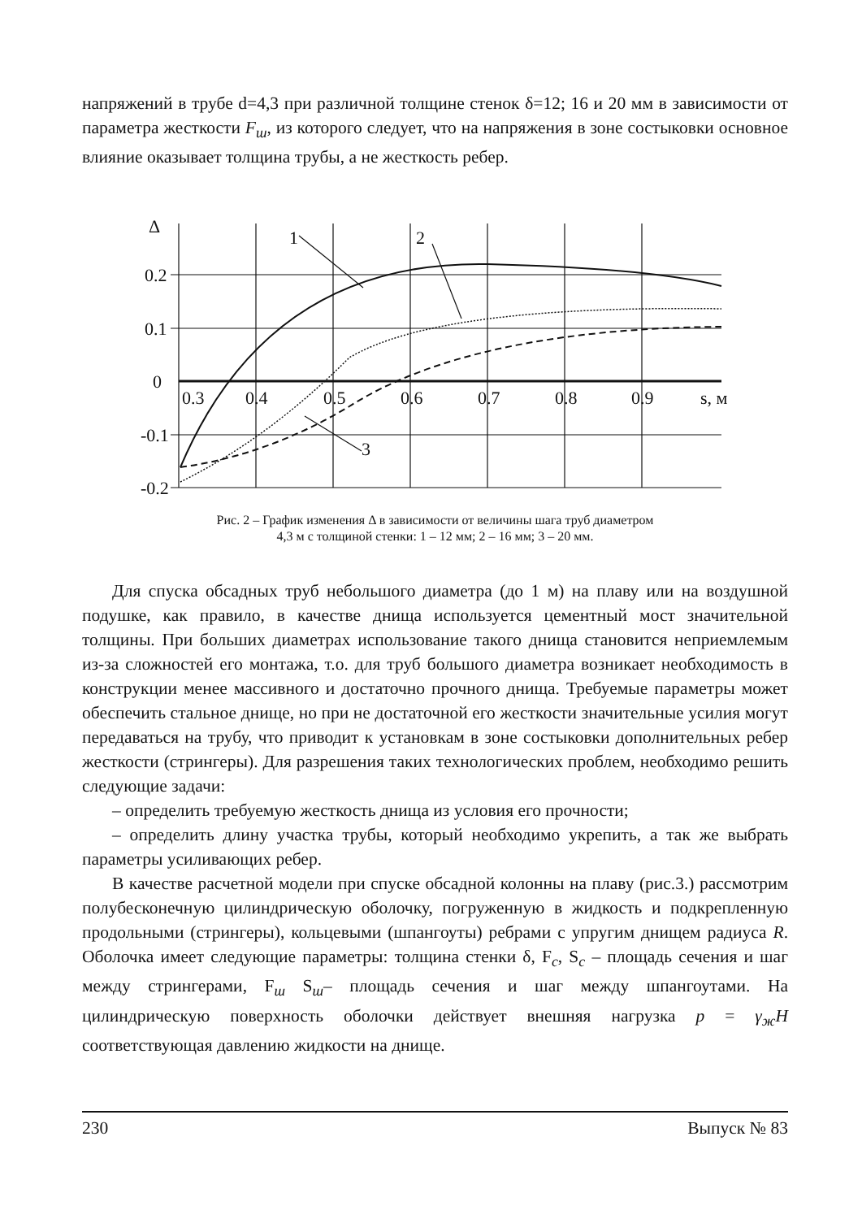напряжений в трубе d=4,3 при различной толщине стенок δ=12; 16 и 20 мм в зависимости от параметра жесткости F<sub>ш</sub>, из которого следует, что на напряжения в зоне состыковки основное влияние оказывает толщина трубы, а не жесткость ребер.
Δ
0.2
0.1
0
-0.1
-0.2
0.3
0.4
0.5
0.6
0.7
0.8
0.9
s, м
1
2
3
Рис. 2 – График изменения Δ в зависимости от величины шага труб диаметром
4,3 м с толщиной стенки: 1 – 12 мм; 2 – 16 мм; 3 – 20 мм.
Для спуска обсадных труб небольшого диаметра (до 1 м) на плаву или на воздушной подушке, как правило, в качестве днища используется цементный мост значительной толщины. При больших диаметрах использование такого днища становится неприемлемым из-за сложностей его монтажа, т.о. для труб большого диаметра возникает необходимость в конструкции менее массивного и достаточно прочного днища. Требуемые параметры может обеспечить стальное днище, но при не достаточной его жесткости значительные усилия могут передаваться на трубу, что приводит к установкам в зоне состыковки дополнительных ребер жесткости (стрингеры). Для разрешения таких технологических проблем, необходимо решить следующие задачи:
– определить требуемую жесткость днища из условия его прочности;
– определить длину участка трубы, который необходимо укрепить, а так же выбрать параметры усиливающих ребер.
В качестве расчетной модели при спуске обсадной колонны на плаву (рис.3.) рассмотрим полубесконечную цилиндрическую оболочку, погруженную в жидкость и подкрепленную продольными (стрингеры), кольцевыми (шпангоуты) ребрами с упругим днищем радиуса R. Оболочка имеет следующие параметры: толщина стенки δ, F<sub>c</sub>, S<sub>c</sub> – площадь сечения и шаг между стрингерами, F<sub>ш</sub> S<sub>ш</sub>– площадь сечения и шаг между шпангоутами. На цилиндрическую поверхность оболочки действует внешняя нагрузка p = γ<sub>ж</sub>H соответствующая давлению жидкости на днище.
230 Выпуск № 83